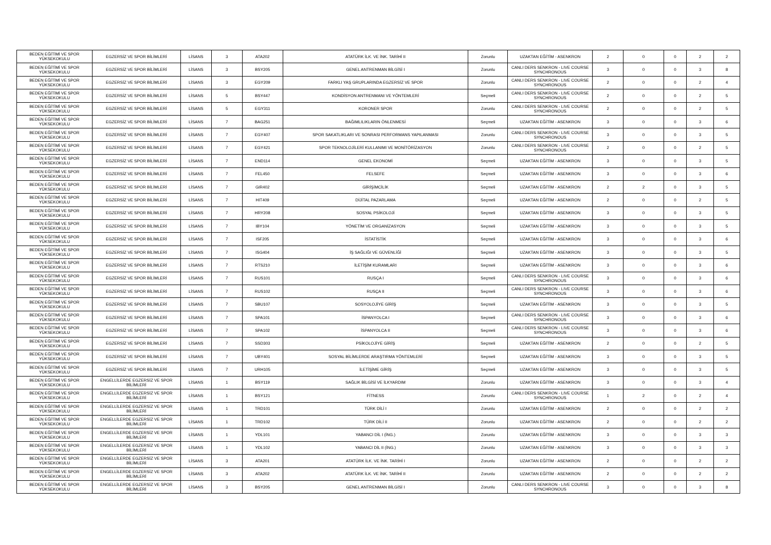| BEDEN EĞİTİMİ VE SPOR YÜKSEKOKULU | EGZERSİZ VE SPOR BİLİMLERİ | LİSANS | 3 | ATA202 | ATATÜRK İLK. VE İNK. TARİHİ II | Zorunlu | UZAKTAN EĞİTİM - ASENKRON | 2 | 0 | 0 | 2 | 2 |
| BEDEN EĞİTİMİ VE SPOR YÜKSEKOKULU | EGZERSİZ VE SPOR BİLİMLERİ | LİSANS | 3 | BSY205 | GENEL ANTRENMAN BİLGİSİ I | Zorunlu | CANLI DERS SENKRON - LIVE COURSE SYNCHRONOUS | 3 | 0 | 0 | 3 | 8 |
| BEDEN EĞİTİMİ VE SPOR YÜKSEKOKULU | EGZERSİZ VE SPOR BİLİMLERİ | LİSANS | 3 | EGY209 | FARKLI YAŞ GRUPLARINDA EGZERSİZ VE SPOR | Zorunlu | CANLI DERS SENKRON - LIVE COURSE SYNCHRONOUS | 2 | 0 | 0 | 2 | 4 |
| BEDEN EĞİTİMİ VE SPOR YÜKSEKOKULU | EGZERSİZ VE SPOR BİLİMLERİ | LİSANS | 5 | BSY447 | KONDİSYON ANTRENMANI VE YÖNTEMLERİ | Seçmeli | CANLI DERS SENKRON - LIVE COURSE SYNCHRONOUS | 2 | 0 | 0 | 2 | 5 |
| BEDEN EĞİTİMİ VE SPOR YÜKSEKOKULU | EGZERSİZ VE SPOR BİLİMLERİ | LİSANS | 5 | EGY311 | KORONER SPOR | Zorunlu | CANLI DERS SENKRON - LIVE COURSE SYNCHRONOUS | 2 | 0 | 0 | 2 | 5 |
| BEDEN EĞİTİMİ VE SPOR YÜKSEKOKULU | EGZERSİZ VE SPOR BİLİMLERİ | LİSANS | 7 | BAG251 | BAĞIMLILIKLARIN ÖNLENMESİ | Seçmeli | UZAKTAN EĞİTİM - ASENKRON | 3 | 0 | 0 | 3 | 6 |
| BEDEN EĞİTİMİ VE SPOR YÜKSEKOKULU | EGZERSİZ VE SPOR BİLİMLERİ | LİSANS | 7 | EGY407 | SPOR SAKATLIKLARI VE SONRASI PERFORMANS YAPILANMASI | Zorunlu | CANLI DERS SENKRON - LIVE COURSE SYNCHRONOUS | 3 | 0 | 0 | 3 | 5 |
| BEDEN EĞİTİMİ VE SPOR YÜKSEKOKULU | EGZERSİZ VE SPOR BİLİMLERİ | LİSANS | 7 | EGY421 | SPOR TEKNOLOJİLERİ KULLANIMI VE MONİTÖRİZASYON | Zorunlu | CANLI DERS SENKRON - LIVE COURSE SYNCHRONOUS | 2 | 0 | 0 | 2 | 5 |
| BEDEN EĞİTİMİ VE SPOR YÜKSEKOKULU | EGZERSİZ VE SPOR BİLİMLERİ | LİSANS | 7 | END114 | GENEL EKONOMİ | Seçmeli | UZAKTAN EĞİTİM - ASENKRON | 3 | 0 | 0 | 3 | 5 |
| BEDEN EĞİTİMİ VE SPOR YÜKSEKOKULU | EGZERSİZ VE SPOR BİLİMLERİ | LİSANS | 7 | FEL450 | FELSEFE | Seçmeli | UZAKTAN EĞİTİM - ASENKRON | 3 | 0 | 0 | 3 | 6 |
| BEDEN EĞİTİMİ VE SPOR YÜKSEKOKULU | EGZERSİZ VE SPOR BİLİMLERİ | LİSANS | 7 | GIR402 | GİRİŞİMCİLİK | Seçmeli | UZAKTAN EĞİTİM - ASENKRON | 2 | 2 | 0 | 3 | 5 |
| BEDEN EĞİTİMİ VE SPOR YÜKSEKOKULU | EGZERSİZ VE SPOR BİLİMLERİ | LİSANS | 7 | HIT409 | DİJİTAL PAZARLAMA | Seçmeli | UZAKTAN EĞİTİM - ASENKRON | 2 | 0 | 0 | 2 | 5 |
| BEDEN EĞİTİMİ VE SPOR YÜKSEKOKULU | EGZERSİZ VE SPOR BİLİMLERİ | LİSANS | 7 | HRY208 | SOSYAL PSİKOLOJİ | Seçmeli | UZAKTAN EĞİTİM - ASENKRON | 3 | 0 | 0 | 3 | 5 |
| BEDEN EĞİTİMİ VE SPOR YÜKSEKOKULU | EGZERSİZ VE SPOR BİLİMLERİ | LİSANS | 7 | IBY104 | YÖNETİM VE ORGANİZASYON | Seçmeli | UZAKTAN EĞİTİM - ASENKRON | 3 | 0 | 0 | 3 | 5 |
| BEDEN EĞİTİMİ VE SPOR YÜKSEKOKULU | EGZERSİZ VE SPOR BİLİMLERİ | LİSANS | 7 | ISF205 | İSTATİSTİK | Seçmeli | UZAKTAN EĞİTİM - ASENKRON | 3 | 0 | 0 | 3 | 6 |
| BEDEN EĞİTİMİ VE SPOR YÜKSEKOKULU | EGZERSİZ VE SPOR BİLİMLERİ | LİSANS | 7 | ISG404 | İŞ SAĞLIĞI VE GÜVENLİĞİ | Seçmeli | UZAKTAN EĞİTİM - ASENKRON | 3 | 0 | 0 | 3 | 5 |
| BEDEN EĞİTİMİ VE SPOR YÜKSEKOKULU | EGZERSİZ VE SPOR BİLİMLERİ | LİSANS | 7 | RTS210 | İLETİŞİM KURAMLARI | Seçmeli | UZAKTAN EĞİTİM - ASENKRON | 3 | 0 | 0 | 3 | 6 |
| BEDEN EĞİTİMİ VE SPOR YÜKSEKOKULU | EGZERSİZ VE SPOR BİLİMLERİ | LİSANS | 7 | RUS101 | RUSÇA I | Seçmeli | CANLI DERS SENKRON - LIVE COURSE SYNCHRONOUS | 3 | 0 | 0 | 3 | 6 |
| BEDEN EĞİTİMİ VE SPOR YÜKSEKOKULU | EGZERSİZ VE SPOR BİLİMLERİ | LİSANS | 7 | RUS102 | RUSÇA II | Seçmeli | CANLI DERS SENKRON - LIVE COURSE SYNCHRONOUS | 3 | 0 | 0 | 3 | 6 |
| BEDEN EĞİTİMİ VE SPOR YÜKSEKOKULU | EGZERSİZ VE SPOR BİLİMLERİ | LİSANS | 7 | SBU107 | SOSYOLOJİYE GİRİŞ | Seçmeli | UZAKTAN EĞİTİM - ASENKRON | 3 | 0 | 0 | 3 | 5 |
| BEDEN EĞİTİMİ VE SPOR YÜKSEKOKULU | EGZERSİZ VE SPOR BİLİMLERİ | LİSANS | 7 | SPA101 | İSPANYOLCA I | Seçmeli | CANLI DERS SENKRON - LIVE COURSE SYNCHRONOUS | 3 | 0 | 0 | 3 | 6 |
| BEDEN EĞİTİMİ VE SPOR YÜKSEKOKULU | EGZERSİZ VE SPOR BİLİMLERİ | LİSANS | 7 | SPA102 | İSPANYOLCA II | Seçmeli | CANLI DERS SENKRON - LIVE COURSE SYNCHRONOUS | 3 | 0 | 0 | 3 | 6 |
| BEDEN EĞİTİMİ VE SPOR YÜKSEKOKULU | EGZERSİZ VE SPOR BİLİMLERİ | LİSANS | 7 | SSD303 | PSİKOLOJİYE GİRİŞ | Seçmeli | UZAKTAN EĞİTİM - ASENKRON | 2 | 0 | 0 | 2 | 5 |
| BEDEN EĞİTİMİ VE SPOR YÜKSEKOKULU | EGZERSİZ VE SPOR BİLİMLERİ | LİSANS | 7 | UBY401 | SOSYAL BİLİMLERDE ARAŞTIRMA YÖNTEMLERİ | Seçmeli | UZAKTAN EĞİTİM - ASENKRON | 3 | 0 | 0 | 3 | 5 |
| BEDEN EĞİTİMİ VE SPOR YÜKSEKOKULU | EGZERSİZ VE SPOR BİLİMLERİ | LİSANS | 7 | URH105 | İLETİŞİME GİRİŞ | Seçmeli | UZAKTAN EĞİTİM - ASENKRON | 3 | 0 | 0 | 3 | 5 |
| BEDEN EĞİTİMİ VE SPOR YÜKSEKOKULU | ENGELLİLERDE EGZERSİZ VE SPOR BİLİMLERİ | LİSANS | 1 | BSY119 | SAĞLIK BİLGİSİ VE İLKYARDIM | Zorunlu | UZAKTAN EĞİTİM - ASENKRON | 3 | 0 | 0 | 3 | 4 |
| BEDEN EĞİTİMİ VE SPOR YÜKSEKOKULU | ENGELLİLERDE EGZERSİZ VE SPOR BİLİMLERİ | LİSANS | 1 | BSY121 | FİTNESS | Zorunlu | CANLI DERS SENKRON - LIVE COURSE SYNCHRONOUS | 1 | 2 | 0 | 2 | 4 |
| BEDEN EĞİTİMİ VE SPOR YÜKSEKOKULU | ENGELLİLERDE EGZERSİZ VE SPOR BİLİMLERİ | LİSANS | 1 | TRD101 | TÜRK DİLİ I | Zorunlu | UZAKTAN EĞİTİM - ASENKRON | 2 | 0 | 0 | 2 | 2 |
| BEDEN EĞİTİMİ VE SPOR YÜKSEKOKULU | ENGELLİLERDE EGZERSİZ VE SPOR BİLİMLERİ | LİSANS | 1 | TRD102 | TÜRK DİLİ II | Zorunlu | UZAKTAN EĞİTİM - ASENKRON | 2 | 0 | 0 | 2 | 2 |
| BEDEN EĞİTİMİ VE SPOR YÜKSEKOKULU | ENGELLİLERDE EGZERSİZ VE SPOR BİLİMLERİ | LİSANS | 1 | YDL101 | YABANCI DİL I (İNG.) | Zorunlu | UZAKTAN EĞİTİM - ASENKRON | 3 | 0 | 0 | 3 | 3 |
| BEDEN EĞİTİMİ VE SPOR YÜKSEKOKULU | ENGELLİLERDE EGZERSİZ VE SPOR BİLİMLERİ | LİSANS | 1 | YDL102 | YABANCI DİL II (İNG.) | Zorunlu | UZAKTAN EĞİTİM - ASENKRON | 3 | 0 | 0 | 3 | 3 |
| BEDEN EĞİTİMİ VE SPOR YÜKSEKOKULU | ENGELLİLERDE EGZERSİZ VE SPOR BİLİMLERİ | LİSANS | 3 | ATA201 | ATATÜRK İLK. VE İNK. TARİHİ I | Zorunlu | UZAKTAN EĞİTİM - ASENKRON | 2 | 0 | 0 | 2 | 2 |
| BEDEN EĞİTİMİ VE SPOR YÜKSEKOKULU | ENGELLİLERDE EGZERSİZ VE SPOR BİLİMLERİ | LİSANS | 3 | ATA202 | ATATÜRK İLK. VE İNK. TARİHİ II | Zorunlu | UZAKTAN EĞİTİM - ASENKRON | 2 | 0 | 0 | 2 | 2 |
| BEDEN EĞİTİMİ VE SPOR YÜKSEKOKULU | ENGELLİLERDE EGZERSİZ VE SPOR BİLİMLERİ | LİSANS | 3 | BSY205 | GENEL ANTRENMAN BİLGİSİ I | Zorunlu | CANLI DERS SENKRON - LIVE COURSE SYNCHRONOUS | 3 | 0 | 0 | 3 | 8 |